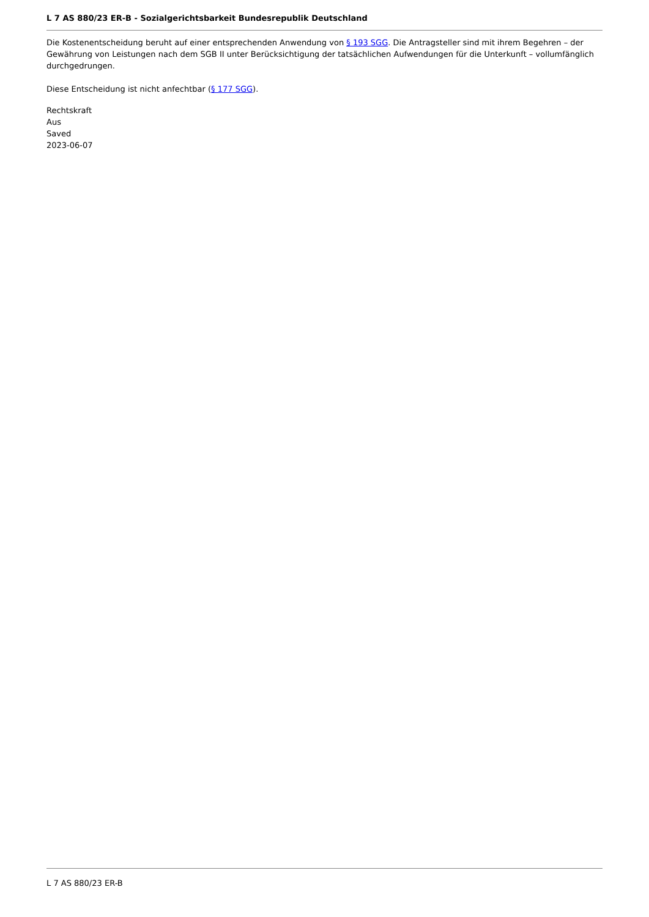L 7 AS 880/23 ER-B - Sozialgerichtsbarkeit Bundesrepublik Deutschland
Die Kostenentscheidung beruht auf einer entsprechenden Anwendung von § 193 SGG. Die Antragsteller sind mit ihrem Begehren – der Gewährung von Leistungen nach dem SGB II unter Berücksichtigung der tatsächlichen Aufwendungen für die Unterkunft – vollumfänglich durchgedrungen.
Diese Entscheidung ist nicht anfechtbar (§ 177 SGG).
Rechtskraft
Aus
Saved
2023-06-07
L 7 AS 880/23 ER-B